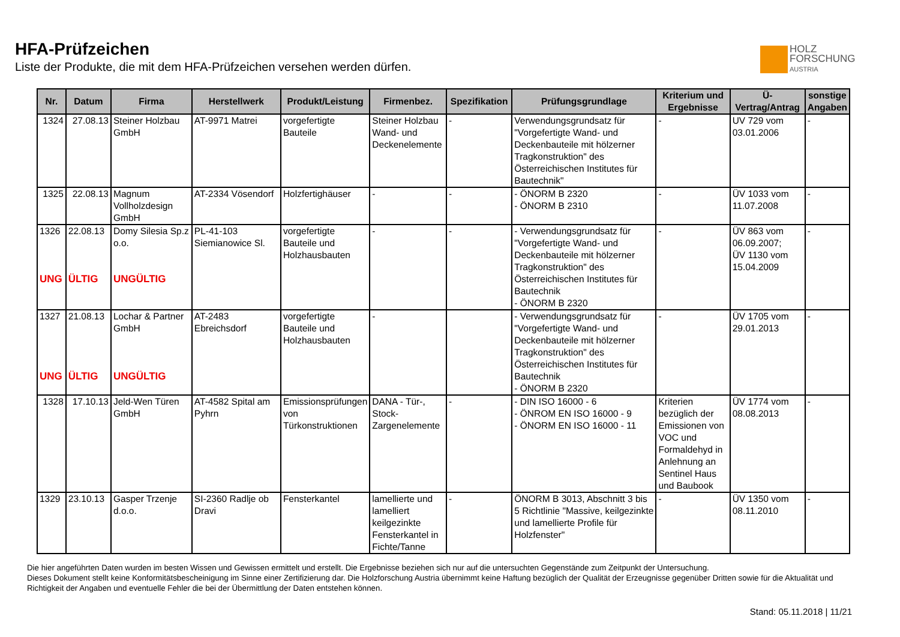HFA-Prüfzeichen
Liste der Produkte, die mit dem HFA-Prüfzeichen versehen werden dürfen.
HOLZ
FORSCHUNG
AUSTRIA
| Nr. | Datum | Firma | Herstellwerk | Produkt/Leistung | Firmenbez. | Spezifikation | Prüfungsgrundlage | Kriterium und Ergebnisse | Ü-Vertrag/Antrag | sonstige Angaben |
| --- | --- | --- | --- | --- | --- | --- | --- | --- | --- | --- |
| 1324 | 27.08.13 | Steiner Holzbau GmbH | AT-9971 Matrei | vorgefertigte Bauteile | Steiner Holzbau Wand- und Deckenelemente | - | Verwendungsgrundsatz für "Vorgefertigte Wand- und Deckenbauteile mit hölzerner Tragkonstruktion" des Österreichischen Institutes für Bautechnik" | - | UV 729 vom 03.01.2006 | - |
| 1325 | 22.08.13 | Magnum Vollholzdesign GmbH | AT-2334 Vösendorf | Holzfertighäuser | - | - | - ÖNORM B 2320 - ÖNORM B 2310 | - | ÜV 1033 vom 11.07.2008 | - |
| 1326 UNG | 22.08.13 ÜLTIG | Domy Silesia Sp.z o.o. UNGÜLTIG | PL-41-103 Siemianowice Sl. | vorgefertigte Bauteile und Holzhausbauten | - | - | - Verwendungsgrundsatz für "Vorgefertigte Wand- und Deckenbauteile mit hölzerner Tragkonstruktion" des Österreichischen Institutes für Bautechnik - ÖNORM B 2320 | - | ÜV 863 vom 06.09.2007; ÜV 1130 vom 15.04.2009 | - |
| 1327 UNG | 21.08.13 ÜLTIG | Lochar & Partner GmbH UNGÜLTIG | AT-2483 Ebreichsdorf | vorgefertigte Bauteile und Holzhausbauten | - | | - Verwendungsgrundsatz für "Vorgefertigte Wand- und Deckenbauteile mit hölzerner Tragkonstruktion" des Österreichischen Institutes für Bautechnik - ÖNORM B 2320 | - | ÜV 1705 vom 29.01.2013 | - |
| 1328 | 17.10.13 | Jeld-Wen Türen GmbH | AT-4582 Spital am Pyhrn | Emissionsprüfungen von Türkonstruktionen | DANA - Tür-, Stock-Zargenelemente | - | - DIN ISO 16000 - 6 - ÖNROM EN ISO 16000 - 9 - ÖNORM EN ISO 16000 - 11 | Kriterien bezüglich der Emissionen von VOC und Formaldehyd in Anlehnung an Sentinel Haus und Baubook | ÜV 1774 vom 08.08.2013 | - |
| 1329 | 23.10.13 | Gasper Trzenje d.o.o. | SI-2360 Radlje ob Dravi | Fensterkantel | lamellierte und lamelliert keilgezinkte Fensterkantel in Fichte/Tanne | - | ÖNORM B 3013, Abschnitt 3 bis 5 Richtlinie "Massive, keilgezinkte und lamellierte Profile für Holzfenster" | - | ÜV 1350 vom 08.11.2010 | - |
Die hier angeführten Daten wurden im besten Wissen und Gewissen ermittelt und erstellt. Die Ergebnisse beziehen sich nur auf die untersuchten Gegenstände zum Zeitpunkt der Untersuchung.
Dieses Dokument stellt keine Konformitätsbescheinigung im Sinne einer Zertifizierung dar. Die Holzforschung Austria übernimmt keine Haftung bezüglich der Qualität der Erzeugnisse gegenüber Dritten sowie für die Aktualität und Richtigkeit der Angaben und eventuelle Fehler die bei der Übermittlung der Daten entstehen können.
Stand: 05.11.2018 | 11/21